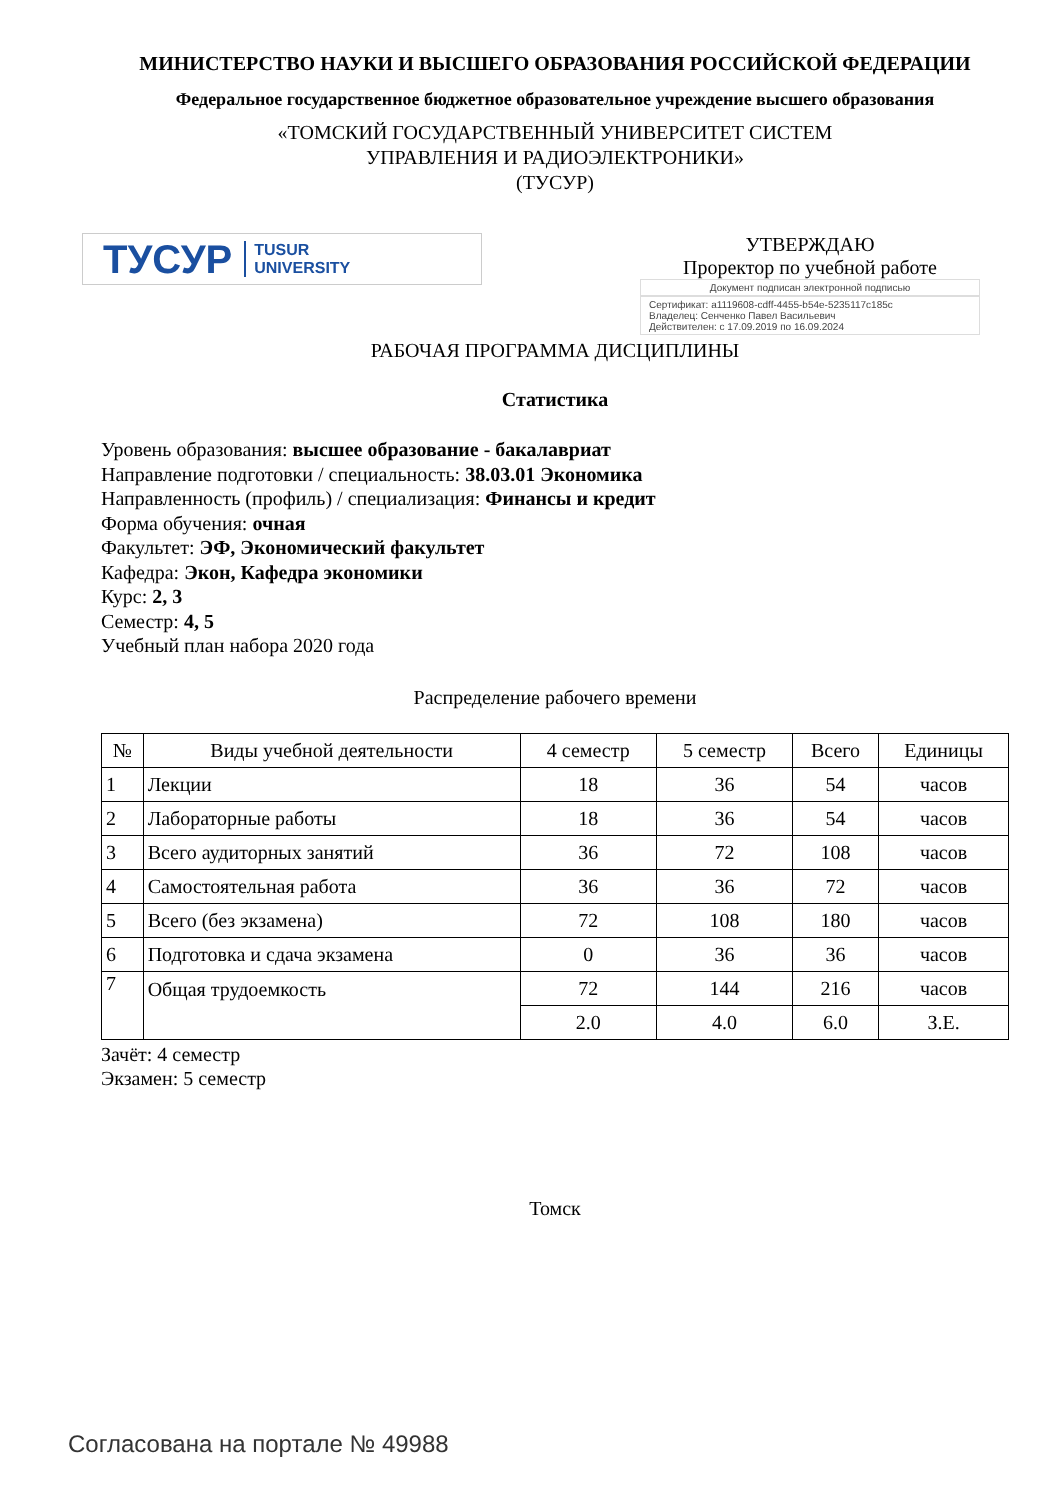МИНИСТЕРСТВО НАУКИ И ВЫСШЕГО ОБРАЗОВАНИЯ РОССИЙСКОЙ ФЕДЕРАЦИИ
Федеральное государственное бюджетное образовательное учреждение высшего образования
«ТОМСКИЙ ГОСУДАРСТВЕННЫЙ УНИВЕРСИТЕТ СИСТЕМ
УПРАВЛЕНИЯ И РАДИОЭЛЕКТРОНИКИ»
(ТУСУР)
ТУСУР TUSUR
UNIVERSITY
УТВЕРЖДАЮ
Проректор по учебной работе
Документ подписан электронной подписью
Сертификат: a1119608-cdff-4455-b54e-5235117c185c
Владелец: Сенченко Павел Васильевич
Действителен: с 17.09.2019 по 16.09.2024
РАБОЧАЯ ПРОГРАММА ДИСЦИПЛИНЫ
Статистика
Уровень образования: высшее образование - бакалавриат
Направление подготовки / специальность: 38.03.01 Экономика
Направленность (профиль) / специализация: Финансы и кредит
Форма обучения: очная
Факультет: ЭФ, Экономический факультет
Кафедра: Экон, Кафедра экономики
Курс: 2, 3
Семестр: 4, 5
Учебный план набора 2020 года
Распределение рабочего времени
| № | Виды учебной деятельности | 4 семестр | 5 семестр | Всего | Единицы |
| --- | --- | --- | --- | --- | --- |
| 1 | Лекции | 18 | 36 | 54 | часов |
| 2 | Лабораторные работы | 18 | 36 | 54 | часов |
| 3 | Всего аудиторных занятий | 36 | 72 | 108 | часов |
| 4 | Самостоятельная работа | 36 | 36 | 72 | часов |
| 5 | Всего (без экзамена) | 72 | 108 | 180 | часов |
| 6 | Подготовка и сдача экзамена | 0 | 36 | 36 | часов |
| 7 | Общая трудоемкость | 72 | 144 | 216 | часов |
| | | 2.0 | 4.0 | 6.0 | З.Е. |
Зачёт: 4 семестр
Экзамен: 5 семестр
Томск
Согласована на портале № 49988